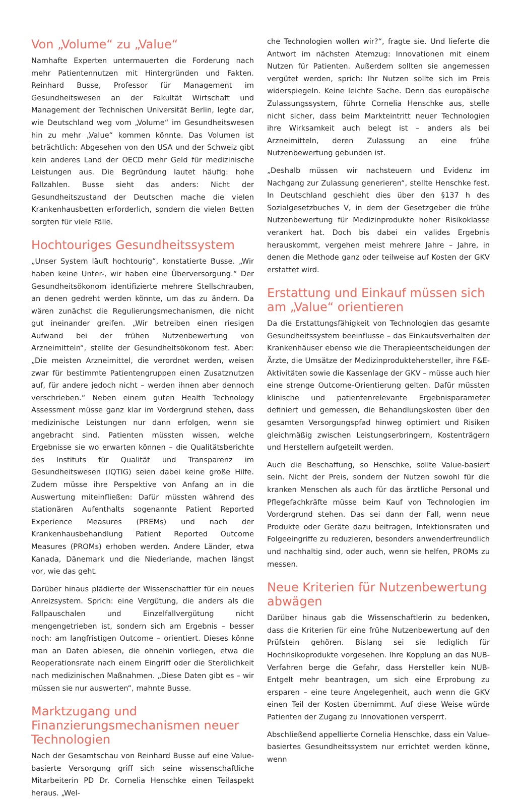Von „Volume“ zu „Value“
Namhafte Experten untermauerten die Forderung nach mehr Patientennutzen mit Hintergründen und Fakten. Reinhard Busse, Professor für Management im Gesundheitswesen an der Fakultät Wirtschaft und Management der Technischen Universität Berlin, legte dar, wie Deutschland weg vom „Volume“ im Gesundheitswesen hin zu mehr „Value“ kommen könnte. Das Volumen ist beträchtlich: Abgesehen von den USA und der Schweiz gibt kein anderes Land der OECD mehr Geld für medizinische Leistungen aus. Die Begründung lautet häufig: hohe Fallzahlen. Busse sieht das anders: Nicht der Gesundheitszustand der Deutschen mache die vielen Krankenhausbetten erforderlich, sondern die vielen Betten sorgten für viele Fälle.
Hochtouriges Gesundheitssystem
„Unser System läuft hochtourig“, konstatierte Busse. „Wir haben keine Unter-, wir haben eine Überversorgung.“ Der Gesundheitsökonom identifizierte mehrere Stellschrauben, an denen gedreht werden könnte, um das zu ändern. Da wären zunächst die Regulierungsmechanismen, die nicht gut ineinander greifen. „Wir betreiben einen riesigen Aufwand bei der frühen Nutzenbewertung von Arzneimitteln“, stellte der Gesundheitsökonom fest. Aber: „Die meisten Arzneimittel, die verordnet werden, weisen zwar für bestimmte Patientengruppen einen Zusatznutzen auf, für andere jedoch nicht – werden ihnen aber dennoch verschrieben.“ Neben einem guten Health Technology Assessment müsse ganz klar im Vordergrund stehen, dass medizinische Leistungen nur dann erfolgen, wenn sie angebracht sind. Patienten müssten wissen, welche Ergebnisse sie wo erwarten können – die Qualitätsberichte des Instituts für Qualität und Transparenz im Gesundheitswesen (IQTIG) seien dabei keine große Hilfe. Zudem müsse ihre Perspektive von Anfang an in die Auswertung miteinfließen: Dafür müssten während des stationären Aufenthalts sogenannte Patient Reported Experience Measures (PREMs) und nach der Krankenhausbehandlung Patient Reported Outcome Measures (PROMs) erhoben werden. Andere Länder, etwa Kanada, Dänemark und die Niederlande, machen längst vor, wie das geht.
Darüber hinaus plädierte der Wissenschaftler für ein neues Anreizsystem. Sprich: eine Vergütung, die anders als die Fallpauschalen und Einzelfallvergütung nicht mengengetrieben ist, sondern sich am Ergebnis – besser noch: am langfristigen Outcome – orientiert. Dieses könne man an Daten ablesen, die ohnehin vorliegen, etwa die Reoperationsrate nach einem Eingriff oder die Sterblichkeit nach medizinischen Maßnahmen. „Diese Daten gibt es – wir müssen sie nur auswerten“, mahnte Busse.
Marktzugang und Finanzierungsmechanismen neuer Technologien
Nach der Gesamtschau von Reinhard Busse auf eine Value-basierte Versorgung griff sich seine wissenschaftliche Mitarbeiterin PD Dr. Cornelia Henschke einen Teilaspekt heraus. „Wel-
che Technologien wollen wir?“, fragte sie. Und lieferte die Antwort im nächsten Atemzug: Innovationen mit einem Nutzen für Patienten. Außerdem sollten sie angemessen vergütet werden, sprich: Ihr Nutzen sollte sich im Preis widerspiegeln. Keine leichte Sache. Denn das europäische Zulassungssystem, führte Cornelia Henschke aus, stelle nicht sicher, dass beim Markteintritt neuer Technologien ihre Wirksamkeit auch belegt ist – anders als bei Arzneimitteln, deren Zulassung an eine frühe Nutzenbewertung gebunden ist.
„Deshalb müssen wir nachsteuern und Evidenz im Nachgang zur Zulassung generieren“, stellte Henschke fest. In Deutschland geschieht dies über den §137 h des Sozialgesetzbuches V, in dem der Gesetzgeber die frühe Nutzenbewertung für Medizinprodukte hoher Risikoklasse verankert hat. Doch bis dabei ein valides Ergebnis herauskommt, vergehen meist mehrere Jahre – Jahre, in denen die Methode ganz oder teilweise auf Kosten der GKV erstattet wird.
Erstattung und Einkauf müssen sich am „Value“ orientieren
Da die Erstattungsfähigkeit von Technologien das gesamte Gesundheitssystem beeinflusse – das Einkaufsverhalten der Krankenhäuser ebenso wie die Therapieentscheidungen der Ärzte, die Umsätze der Medizinproduktehersteller, ihre F&E-Aktivitäten sowie die Kassenlage der GKV – müsse auch hier eine strenge Outcome-Orientierung gelten. Dafür müssten klinische und patientenrelevante Ergebnisparameter definiert und gemessen, die Behandlungskosten über den gesamten Versorgungspfad hinweg optimiert und Risiken gleichmäßig zwischen Leistungserbringern, Kostenträgern und Herstellern aufgeteilt werden.
Auch die Beschaffung, so Henschke, sollte Value-basiert sein. Nicht der Preis, sondern der Nutzen sowohl für die kranken Menschen als auch für das ärztliche Personal und Pflegefachkräfte müsse beim Kauf von Technologien im Vordergrund stehen. Das sei dann der Fall, wenn neue Produkte oder Geräte dazu beitragen, Infektionsraten und Folgeeingriffe zu reduzieren, besonders anwenderfreundlich und nachhaltig sind, oder auch, wenn sie helfen, PROMs zu messen.
Neue Kriterien für Nutzenbewertung abwägen
Darüber hinaus gab die Wissenschaftlerin zu bedenken, dass die Kriterien für eine frühe Nutzenbewertung auf den Prüfstein gehören. Bislang sei sie lediglich für Hochrisikoprodukte vorgesehen. Ihre Kopplung an das NUB-Verfahren berge die Gefahr, dass Hersteller kein NUB-Entgelt mehr beantragen, um sich eine Erprobung zu ersparen – eine teure Angelegenheit, auch wenn die GKV einen Teil der Kosten übernimmt. Auf diese Weise würde Patienten der Zugang zu Innovationen versperrt.
Abschließend appellierte Cornelia Henschke, dass ein Value-basiertes Gesundheitssystem nur errichtet werden könne, wenn